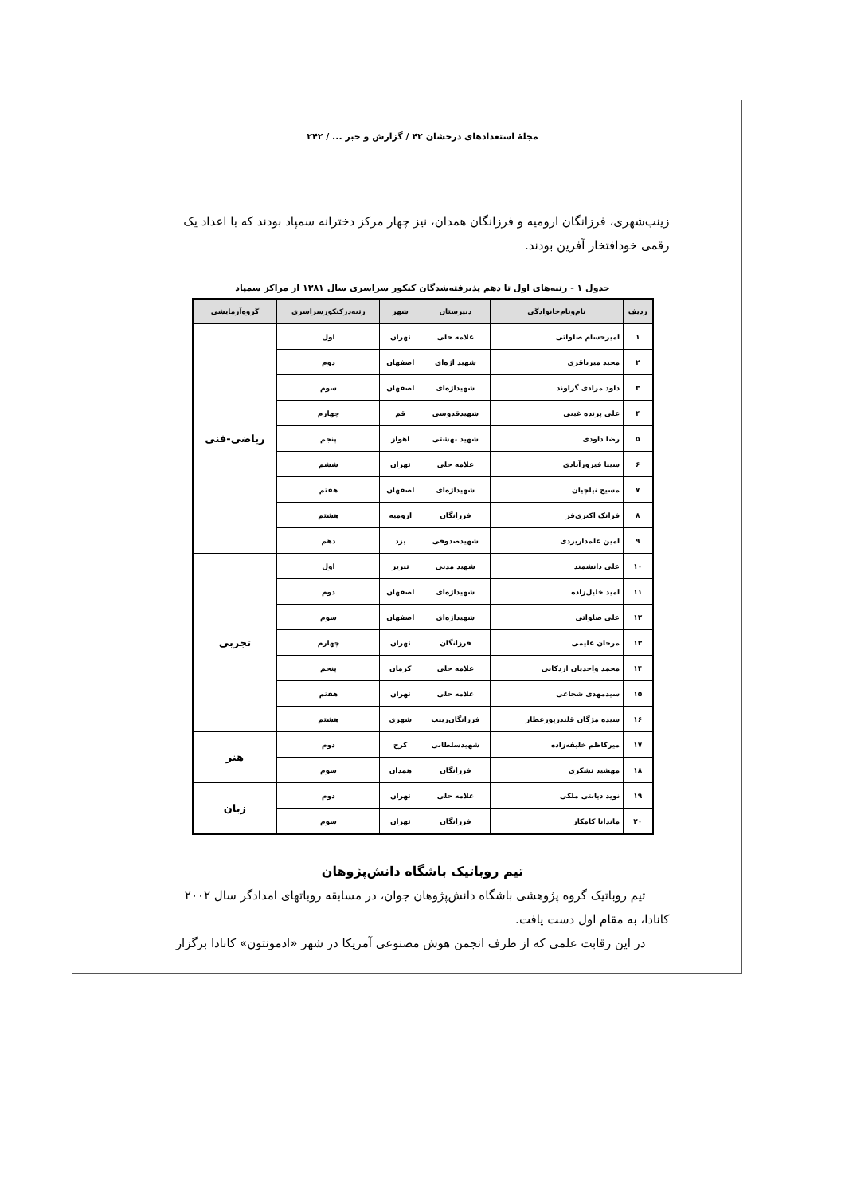مجلهٔ استعدادهای درخشان ۴۲ / گزارش و خبر ... / ۲۴۲
زینب‌شهری، فرزانگان ارومیه و فرزانگان همدان، نیز چهار مرکز دخترانه سمپاد بودند که با اعداد یک رقمی خودافتخار آفرین بودند.
جدول ۱ - رتبه‌های اول تا دهم پذیرفته‌شدگان کنکور سراسری سال ۱۳۸۱ از مراکز سمپاد
| ردیف | نام‌ونام‌خانوادگی | دبیرستان | شهر | رتبه‌درکنکورسراسری | گروه‌آزمایشی |
| --- | --- | --- | --- | --- | --- |
| ۱ | امیرحسام صلواتی | علامه حلی | تهران | اول | ریاضی-فنی |
| ۲ | مجید میرباقری | شهید اژه‌ای | اصفهان | دوم | |
| ۳ | داود مرادی گراوند | شهیداژه‌ای | اصفهان | سوم | |
| ۴ | علی پرنده غیبی | شهیدقدوسی | قم | چهارم | |
| ۵ | رضا داودی | شهید بهشتی | اهواز | پنجم | |
| ۶ | سینا فیروزآبادی | علامه حلی | تهران | ششم | |
| ۷ | مسیح نیلچیان | شهیداژه‌ای | اصفهان | هفتم | |
| ۸ | فرانک اکبری‌فر | فرزانگان | ارومیه | هشتم | |
| ۹ | امین علمداریزدی | شهیدصدوقی | یزد | دهم | |
| ۱۰ | علی دانشمند | شهید مدنی | تبریز | اول | تجربی |
| ۱۱ | امید خلیل‌زاده | شهیداژه‌ای | اصفهان | دوم | |
| ۱۲ | علی صلواتی | شهیداژه‌ای | اصفهان | سوم | |
| ۱۳ | مرجان علیمی | فرزانگان | تهران | چهارم | |
| ۱۴ | محمد واحدیان اردکانی | علامه حلی | کرمان | پنجم | |
| ۱۵ | سیدمهدی شجاعی | علامه حلی | تهران | هفتم | |
| ۱۶ | سیده مژگان قلندرپورعطار | فرزانگان‌زینب | شهری | هشتم | |
| ۱۷ | میرکاظم خلیفه‌زاده | شهیدسلطانی | کرج | دوم | هنر |
| ۱۸ | مهشید تشکری | فرزانگان | همدان | سوم | |
| ۱۹ | نوید دیانتی ملکی | علامه حلی | تهران | دوم | زبان |
| ۲۰ | ماندانا کامکار | فرزانگان | تهران | سوم | |
تیم روباتیک باشگاه دانش‌پژوهان
تیم روباتیک گروه پژوهشی باشگاه دانش‌پژوهان جوان، در مسابقه روباتهای امدادگر سال ۲۰۰۲ کانادا، به مقام اول دست یافت.
در این رقابت علمی که از طرف انجمن هوش مصنوعی آمریکا در شهر «ادمونتون» کانادا برگزار